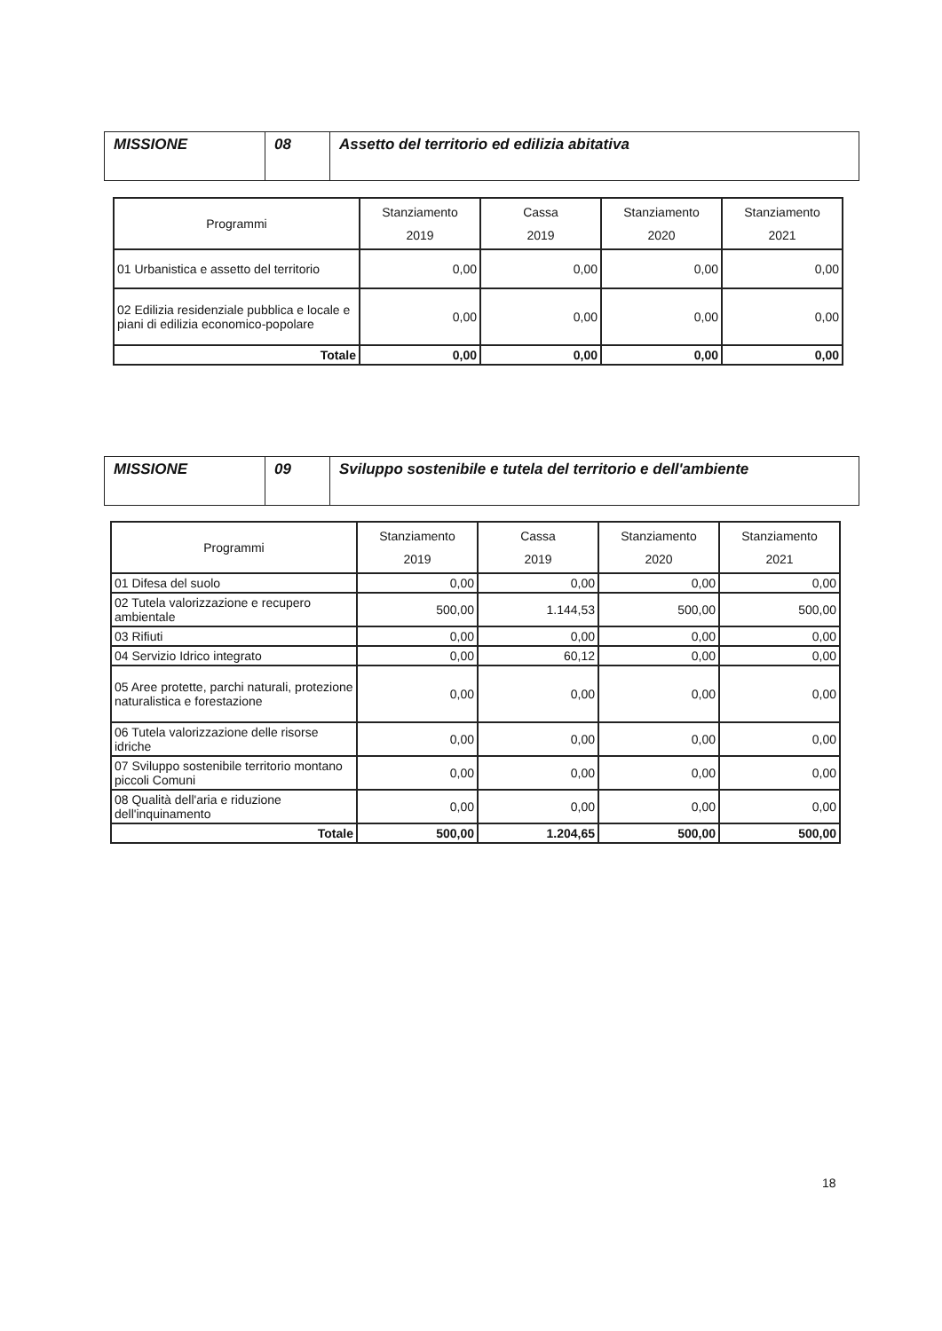| MISSIONE | 08 | Assetto del territorio ed edilizia abitativa |
| Programmi | Stanziamento 2019 | Cassa 2019 | Stanziamento 2020 | Stanziamento 2021 |
| --- | --- | --- | --- | --- |
| 01 Urbanistica e assetto del territorio | 0,00 | 0,00 | 0,00 | 0,00 |
| 02 Edilizia residenziale pubblica e locale e piani di edilizia economico-popolare | 0,00 | 0,00 | 0,00 | 0,00 |
| Totale | 0,00 | 0,00 | 0,00 | 0,00 |
| MISSIONE | 09 | Sviluppo sostenibile e tutela del territorio e dell'ambiente |
| Programmi | Stanziamento 2019 | Cassa 2019 | Stanziamento 2020 | Stanziamento 2021 |
| --- | --- | --- | --- | --- |
| 01 Difesa del suolo | 0,00 | 0,00 | 0,00 | 0,00 |
| 02 Tutela valorizzazione e recupero ambientale | 500,00 | 1.144,53 | 500,00 | 500,00 |
| 03 Rifiuti | 0,00 | 0,00 | 0,00 | 0,00 |
| 04 Servizio Idrico integrato | 0,00 | 60,12 | 0,00 | 0,00 |
| 05 Aree protette, parchi naturali, protezione naturalistica e forestazione | 0,00 | 0,00 | 0,00 | 0,00 |
| 06 Tutela valorizzazione delle risorse idriche | 0,00 | 0,00 | 0,00 | 0,00 |
| 07 Sviluppo sostenibile territorio montano piccoli Comuni | 0,00 | 0,00 | 0,00 | 0,00 |
| 08 Qualità dell'aria e riduzione dell'inquinamento | 0,00 | 0,00 | 0,00 | 0,00 |
| Totale | 500,00 | 1.204,65 | 500,00 | 500,00 |
18